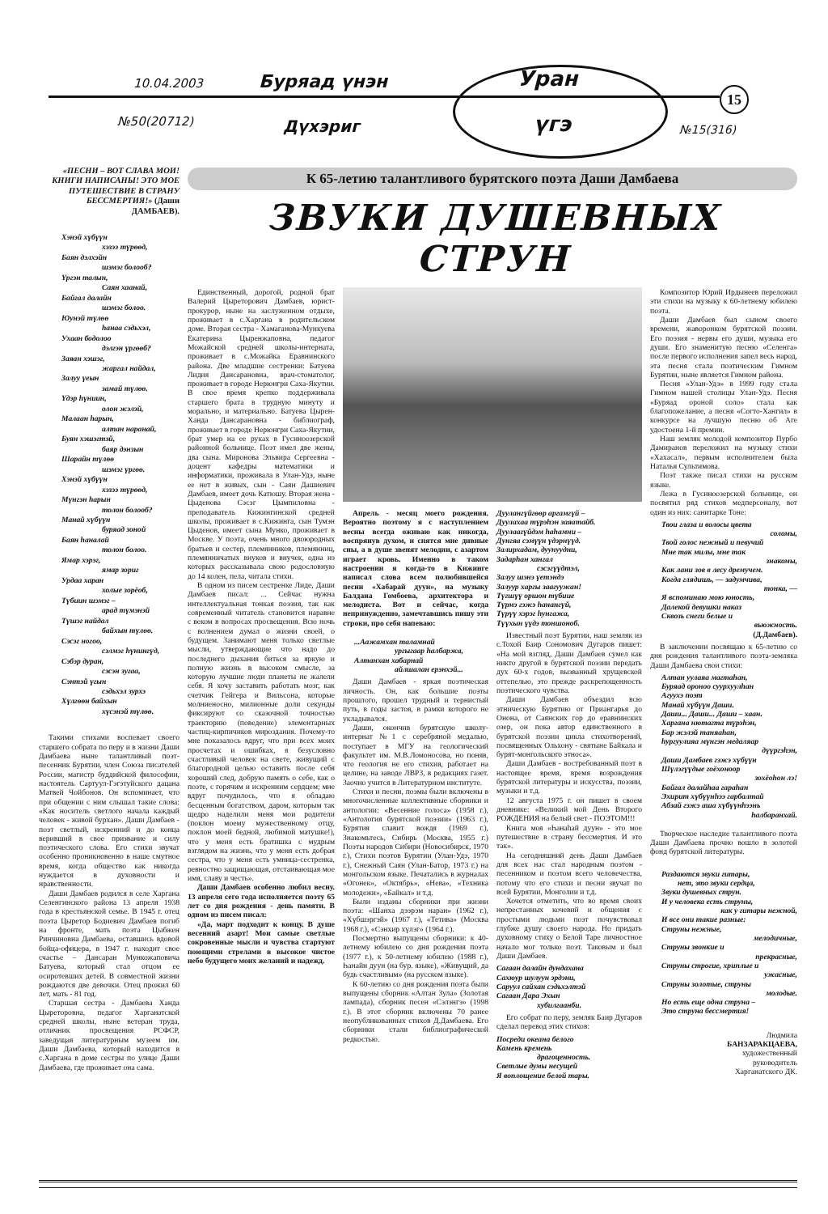10.04.2003 Буряад үнэн Уран
15
№50(20712) Дүхэриг үгэ №15(316)
«ПЕСНИ – ВОТ СЛАВА МОИ! КНИГИ НАПИСАНЫ! ЭТО МОЕ ПУТЕШЕСТВИЕ В СТРАНУ БЕССМЕРТИЯ!» (Даши ДАМБАЕВ).
Хэнэй хүбүүн
хэзээ түрөөд,
Баян дэлхэйн
шэмэг болооб?
Үргэн талын,
Саян хаанай,
Байгал далайн
шэмэг болоо.
Юунэй түлөө
һанаа сэдьхэл,
Ухаан бодолоо
дэлгэн үргөөб?
Заяан хэшэг,
жаргал найдал,
Залуу үеын
замай түлөө.
Үдэр һүниин,
олон жэлэй,
Малаан һарын,
алтан наранай,
Буян хэшэгтэй,
баяр дэнзын
Шарайн түлөө
шэмэг үргөө.
Хэнэй хүбүүн
хэзээ түрөөд,
Мүнгэн һарын
толон болооб?
Манай хүбүүн
буряад зоной
Баян һаналай
толон болоо.
Ямар хэрэг,
ямар зориг
Урдаа харан
холые зорёоб,
Түбиин шэмэг –
арад түмэнэй
Түшэг найдал
байхын түлөө.
Сэсэг ногоо,
сэлмэг һүнингүд,
Сэбэр дуран,
сэсэн зугаа,
Сэнтэй үгын
сэдьхэл зурхэ
Хүлгөөн байхын
хүсэнэй түлөө.
Такими стихами воспевает своего старшего собрата по перу и в жизни Даши Дамбаева ныне талантливый поэт-песенник Бурятии, член Союза писателей России, магистр буддийской философии, настоятель Сартуул-Гэгэтуйского дацана Матвей Чойбонов. Он вспоминает, что при общении с ним слышал такие слова: «Как носитель светлого начала каждый человек - живой бурхан». Даши Дамбаев - поэт светлый, искренний и до конца веривший в свое призвание и силу поэтического слова. Его стихи звучат особенно проникновенно в наше смутное время, когда общество как никогда нуждается в духовности и нравственности.
Даши Дамбаев родился в селе Харгана Селенгинского района 13 апреля 1938 года в крестьянской семье. В 1945 г. отец поэта Цыретор Бодиевич Дамбаев погиб на фронте, мать поэта Цыбжен Ринчиновна Дамбаева, оставшись вдовой бойца-офицера, в 1947 г. находит свое счастье – Дансаран Мункожаповича Батуева, который стал отцом ее осиротевших детей. В совместной жизни рождаются две девочки. Отец прожил 60 лет, мать - 81 год.
Старшая сестра - Дамбаева Ханда Цыреторовна, педагог Харганатской средней школы, ныне ветеран труда, отличник просвещения РСФСР, заведущая литературным музеем им. Даши Дамбаева, который находится в с.Харгана в доме сестры по улице Даши Дамбаева, где проживает она сама.
К 65-летию талантливого бурятского поэта Даши Дамбаева
ЗВУКИ ДУШЕВНЫХ СТРУН
Единственный, дорогой, родной брат Валерий Цыреторович Дамбаев, юрист-прокурор, ныне на заслуженном отдыхе, проживает в с.Харгана в родительском доме. Вторая сестра - Хамаганова-Мункуева Екатерина Цыренжаповна, педагог Можайской средней школы-интерната, проживает в с.Можайка Еравнинского района. Две младшие сестренки: Батуева Лидия Дансарановна, врач-стоматолог, проживает в городе Нерюнгри Саха-Якутии. В свое время крепко поддерживала старшего брата в трудную минуту и морально, и материально. Батуева Цырен-Ханда Дансарановна - библиограф, проживает в городе Нерюнгри Саха-Якутии, брат умер на ее руках в Гусиноозерской районной больнице. Поэт имел две жены, два сына. Миронова Эльвира Сергеевна - доцент кафедры математики и информатики, проживала в Улан-Удэ, ныне ее нет в живых, сын - Саян Дашиевич Дамбаев, имеет дочь Катюшу. Вторая жена - Цыденова Сэсэг Цымпиловна - преподаватель Кижингинской средней школы, проживает в с.Кижинга, сын Тумэн Цыденов, имеет сына Мунко, проживает в Москве. У поэта, очень много двоюродных братьев и сестер, племянников, племянниц, племянничатых внуков и внучек, одна из которых рассказывала свою родословную до 14 колен, пела, читала стихи.
В одном из писем сестренке Лиде, Даши Дамбаев писал: ... Сейчас нужна интеллектуальная тонкая поэзия, так как современный читатель становится наравне с веком в вопросах просвещения. Всю ночь с волнением думал о жизни своей, о будущем. Занимают меня только светлые мысли, утверждающие что надо до последнего дыхания биться за яркую и полную жизнь в высоком смысле, за которую лучшие люди планеты не жалели себя. Я хочу заставить работать мозг, как счетчик Гейгера и Вильсона, которые молниеносно, милионные доли секунды фиксируют со сказочной точностью траекторию (поведение) элементарных частиц-кирпичиков мироздания. Почему-то мне показалось вдруг, что при всех моих просчетах и ошибках, я безусловно счастливый человек на свете, живущий с благородной целью оставить после себя хороший след, добрую память о себе, как о поэте, с горячим и искренним сердцем; мне вдруг почудилось, что я обладаю бесценным богатством, даром, которым так щедро наделили меня мои родители (поклон моему мужественному отцу, поклон моей бедной, любимой матушке!), что у меня есть братишка с мудрым взглядом на жизнь, что у меня есть добрая сестра, что у меня есть умница-сестренка, ревностно защищающая, отстаивающая мое имя, славу и честь».
Даши Дамбаев особенно любил весну. 13 апреля сего года исполняется поэту 65 лет со дня рождения - день памяти. В одном из писем писал:
«Да, март подходит к концу. В душе весенний азарт! Мои самые светлые сокровенные мысли и чувства стартуют поющими стрелами в высокое чистое небо будущего моих желаний и надежд.
Апрель - месяц моего рождения. Вероятно поэтому я с наступлением весны всегда оживаю как никогда, воспрянув духом, и снятся мне дивные сны, а в душе звенят мелодии, с азартом играет кровь. Именно в таком настроении я когда-то в Кижинге написал слова всем полюбившейся песни «Хабарай дуун», на музыку Балдана Гомбоева, архитектора и мелодиста. Вот и сейчас, когда непринужденно, замечтавшись пишу эти строки, про себя напеваю:
...Аажамхан таламнай
ургыгаар һалбаржа,
Алтанхан хабарнай
айлшалан ерэнхэй...
Даши Дамбаев - яркая поэтическая личность. Он, как большие поэты прошлого, прошел трудный и тернистый путь, в годы застоя, в рамки которого не укладывался.
Даши, окончив бурятскую школу-интернат №1 с серебряной медалью, поступает в МГУ на геологический факультет им. М.В.Ломоносова, но поняв, что геология не его стихия, работает на целине, на заводе ЛВРЗ, в редакциях газет. Заочно учится в Литературном институте.
Стихи и песни, поэмы были включены в многочисленные коллективные сборники и антологии: «Весенние голоса» (1958 г.), «Антология бурятской поэзии» (1963 г.), Бурятия славит вождя (1969 г.), Знакомьтесь, Сибирь (Москва, 1955 г.) Поэты народов Сибири (Новосибирск, 1970 г.), Стихи поэтов Бурятии (Улан-Удэ, 1970 г.), Снежный Саян (Улан-Батор, 1973 г.) на монгольском языке. Печатались в журналах «Огонек», «Октябрь», «Нева», «Техника молодежи», «Байкал» и т.д.
Были изданы сборники при жизни поэта: «Шанха дээрэм наран» (1962 г.), «Хүбшэргэй» (1967 г.), «Тетива» (Москва 1968 г.), «Сэнхир хүлэг» (1964 г.).
Посмертно выпущены сборники: к 40-летнему юбилею со дня рождения поэта (1977 г.), к 50-летнему юбилею (1988 г.), Һанайн дуун (на бур. языке), «Живущий, да будь счастливым» (на русском языке).
К 60-летию со дня рождения поэта были выпущены сборник «Алтан Зула» (Золотая лампада), сборник песен «Сэлэнгэ» (1998 г.). В этот сборник включены 70 ранее неопубликованных стихов Д.Дамбаева. Его сборники стали библиографической редкостью.
Дуулангүйгөөр аргамгүй –
Дуулахаа түрэһэн заяатайб.
Дуулаагүйдэм һаһамни –
Дунгяа сэмүүн үдэрнүүд.
Залирхадам, дуунуудни,
Задарһан хангал
сэсэгүүдтэл,
Залуу шэнэ үетэндэ
Залуур харгы заагуужан!
Түгшүү оршон түбиие
Түрмэ гэжэ һанангүй,
Түрүү хэрэг һунгажа,
Түүхын үүдэ тоншоноб.
Известный поэт Бурятии, наш земляк из с.Тохой Баир Сономович Дугаров пишет: «На мой взгляд, Даши Дамбаев сумел как никто другой в бурятской поэзии передать дух 60-х годов, вызванный хрущевской оттепелью, это прежде раскрепощенность поэтического чувства.
Даши Дамбаев объездил всю этническую Бурятию от Приангарья до Онона, от Саянских гор до еравнинских озер, он пока автор единственного в бурятской поэзии цикла стихотворений, посвященных Ольхону - святыне Байкала и бурят-монгольского этноса».
Даши Дамбаев - востребованный поэт в настоящее время, время возрождения бурятской литературы и искусства, поэзии, музыки и т.д.
12 августа 1975 г. он пишет в своем дневнике: «Великий мой День Второго РОЖДЕНИЯ на белый свет - ПОЭТОМ!!!
Книга моя «Һанаһай дуун» - это мое путешествие в страну бессмертия. И это так».
На сегодняшний день Даши Дамбаев для всех нас стал народным поэтом - песенником и поэтом всего человечества, потому что его стихи и песни звучат по всей Бурятии, Монголии и т.д.
Хочется отметить, что во время своих непрестанных кочевий и общения с простыми людьми поэт почувствовал глубже душу своего народа. Но придать духовному стиху о Белой Таре личностное начало мог только поэт. Таковым и был Даши Дамбаев.
Сагаан далайн дундахана
Сахюур шулуун эрдэни,
Саруул сайхан сэдьхэлтэй
Сагаан Дара Эхын
хубилгаанби.
Его собрат по перу, земляк Баир Дугаров сделал перевод этих стихов:
Посреди океана белого
Камень кремень
драгоценность.
Светлые думы несущей
Я воплощение белой тары.
Композитор Юрий Ирдынеев переложил эти стихи на музыку к 60-летнему юбилею поэта.
Даши Дамбаев был сыном своего времени, жаворонком бурятской поэзии. Его поэзия - нервы его души, музыка его души. Его знаменитую песню «Селенга» после первого исполнения запел весь народ, эта песня стала поэтическим Гимном Бурятии, ныне является Гимном района.
Песня «Улан-Удэ» в 1999 году стала Гимном нашей столицы Улан-Удэ. Песня «Буряад ороной соло» стала как благопожелание, а песня «Согто-Хангил» в конкурсе на лучшую песню об Аге удостоена 1-й премии.
Наш земляк молодой композитор Пурбо Дамиранов переложил на музыку стихи «Хахасал», первым исполнителем была Наталья Сультимова.
Поэт также писал стихи на русском языке.
Лежа в Гусиноозерской больнице, он посвятил ряд стихов медперсоналу, вот один из них: санитарке Тоне:
Твои глаза и волосы цвета
соломы,
Твой голос нежный и певучий
Мне так милы, мне так
знакомы,
Как лани зов в лесу дремучем.
Когда глядишь, — задумчива,
тонка, —
Я вспоминаю мою юность,
Далекой девушки наказ
Сквозь снеги белые и
вьюжность.
(Д.Дамбаев).
В заключении посвящаю к 65-летию со дня рождения талантливого поэта-земляка Даши Дамбаева свои стихи:
Алтан уулаяа магтаһан,
Буряад ороноо суурхуулһан
Агуухэ поэт
Манай хүбүүн Даши.
Даши... Даши... Даши – хаан.
Харгана нютагта түрэһэн,
Бар жэлэй таняаһан,
һургуулияа мүнгэн медаляар
дүүргэһэн,
Даши Дамбаев гэжэ хүбүүн
Шүлэгүүдые гоёхоноор
зохёоһон лэ!
Байгал далайһаа гараһан
Эхирит хүбүүнһээ гарбалтай
Абзай гэжэ аша хүбүүнһээнь
һалбаранхай.
Творческое наследие талантливого поэта Даши Дамбаева прочно вошло в золотой фонд бурятской литературы.
Раздаются звуки гитары,
нет, это звуки сердца,
Звуки душевных струн.
И у человека есть струны,
как у гитары нежной,
И все они такие разные:
Струны нежные,
мелодичные,
Струны звонкие и
прекрасные,
Струны строгие, хриплые и
ужасные,
Струны золотые, струны
молодые.
Но есть еще одна струна –
Это струна бессмертия!
Людмила
БАНЗАРАКЦАЕВА,
художественный
руководитель
Харганатского ДК.